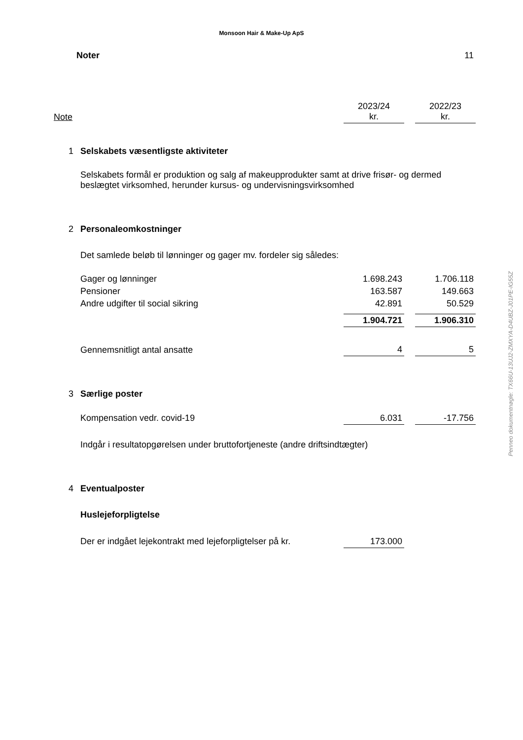Monsoon Hair & Make-Up ApS
Noter 11
| Note | | 2023/24 kr. | | 2022/23 kr. |
| 1 | Selskabets væsentligste aktiviteter | | | |
| | Selskabets formål er produktion og salg af makeupprodukter samt at drive frisør- og dermed beslægtet virksomhed, herunder kursus- og undervisningsvirksomhed | | | |
| 2 | Personaleomkostninger | | | |
| | Det samlede beløb til lønninger og gager mv. fordeler sig således: | | | |
| | Gager og lønninger | 1.698.243 | | 1.706.118 |
| | Pensioner | 163.587 | | 149.663 |
| | Andre udgifter til social sikring | 42.891 | | 50.529 |
| | | 1.904.721 | | 1.906.310 |
| | Gennemsnitligt antal ansatte | 4 | | 5 |
| 3 | Særlige poster | | | |
| | Kompensation vedr. covid-19 | 6.031 | | -17.756 |
| | Indgår i resultatopgørelsen under bruttofortjeneste (andre driftsindtægter) | | | |
| 4 | Eventualposter | | | |
| | Huslejeforpligtelse | | | |
| | Der er indgået lejekontrakt med lejeforpligtelser på kr. | 173.000 | | |
Penneo dokumentnøgle: TX66U-13UJ2-ZMXYA-D4UBZ-J01PE-IG55Z